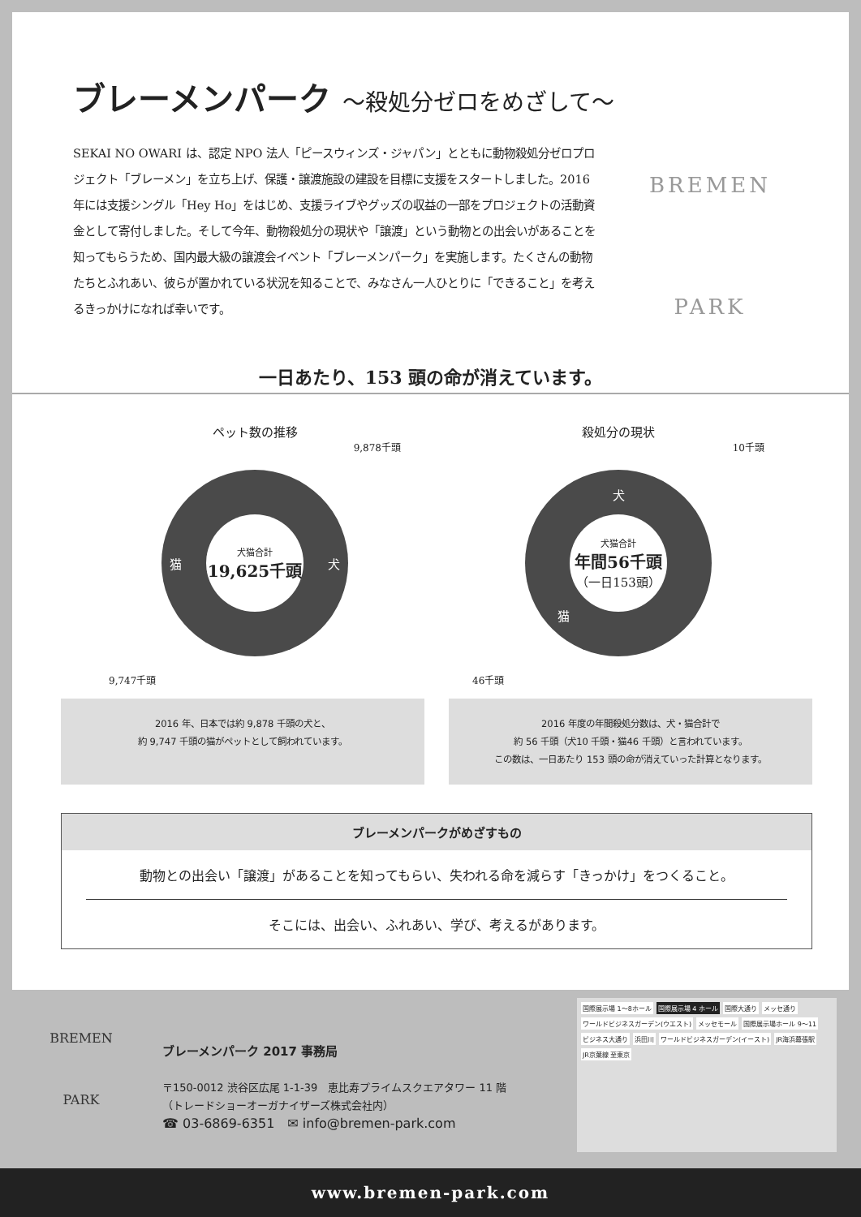ブレーメンパーク 〜殺処分ゼロをめざして〜
SEKAI NO OWARI は、認定 NPO 法人「ピースウィンズ・ジャパン」とともに動物殺処分ゼロプロジェクト「ブレーメン」を立ち上げ、保護・譲渡施設の建設を目標に支援をスタートしました。2016年には支援シングル「Hey Ho」をはじめ、支援ライブやグッズの収益の一部をプロジェクトの活動資金として寄付しました。そして今年、動物殺処分の現状や「譲渡」という動物との出会いがあることを知ってもらうため、国内最大級の譲渡会イベント「ブレーメンパーク」を実施します。たくさんの動物たちとふれあい、彼らが置かれている状況を知ることで、みなさん一人ひとりに「できること」を考えるきっかけになれば幸いです。
BREMEN
PARK
一日あたり、153 頭の命が消えています。
ペット数の推移
9,878千頭
猫
犬猫合計
19,625千頭
犬
9,747千頭
殺処分の現状
10千頭
犬
犬猫合計
年間56千頭
（一日153頭）
猫
46千頭
2016 年、日本では約 9,878 千頭の犬と、
約 9,747 千頭の猫がペットとして飼われています。
2016 年度の年間殺処分数は、犬・猫合計で
約 56 千頭（犬10 千頭・猫46 千頭）と言われています。
この数は、一日あたり 153 頭の命が消えていった計算となります。
ブレーメンパークがめざすもの
動物との出会い「譲渡」があることを知ってもらい、失われる命を減らす「きっかけ」をつくること。
そこには、出会い、ふれあい、学び、考えるがあります。
BREMEN
PARK
ブレーメンパーク 2017 事務局
〒150-0012 渋谷区広尾 1-1-39　恵比寿プライムスクエアタワー 11 階
（トレードショーオーガナイザーズ株式会社内）
☎ 03-6869-6351　✉ info@bremen-park.com
国際展示場 1〜8ホール 国際展示場 4 ホール 国際大通り メッセ通り ワールドビジネスガーデン(ウエスト) メッセモール 国際展示場ホール 9〜11 ビジネス大通り 浜田川 ワールドビジネスガーデン(イースト) JR海浜幕張駅 JR京葉線 至東京
www.bremen-park.com